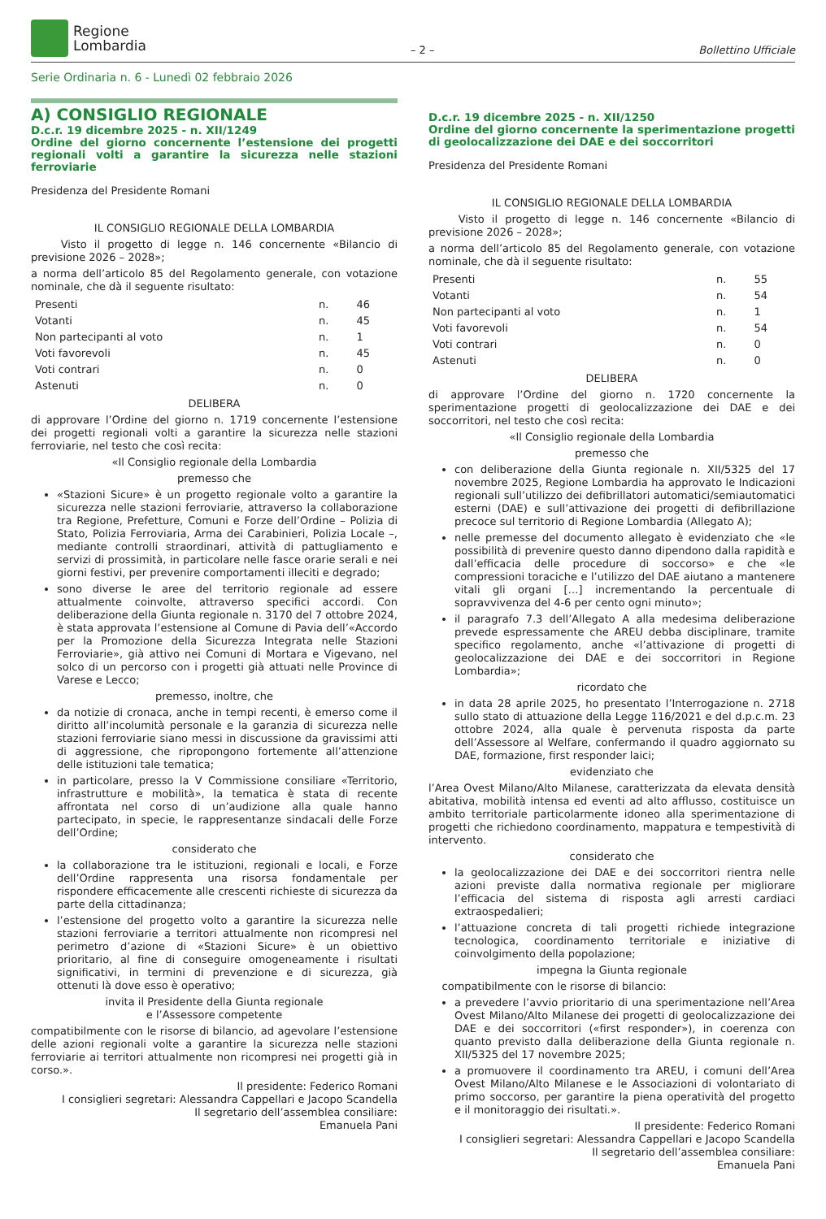Regione
Lombardia
– 2 –
Bollettino Ufficiale
Serie Ordinaria n. 6 - Lunedì 02 febbraio 2026
A) CONSIGLIO REGIONALE
D.c.r. 19 dicembre 2025 - n. XII/1249
Ordine del giorno concernente l’estensione dei progetti regionali volti a garantire la sicurezza nelle stazioni ferroviarie
Presidenza del Presidente Romani
IL CONSIGLIO REGIONALE DELLA LOMBARDIA
Visto il progetto di legge n. 146 concernente «Bilancio di previsione 2026 – 2028»;
a norma dell’articolo 85 del Regolamento generale, con votazione nominale, che dà il seguente risultato:
| Presenti | n. | 46 |
| Votanti | n. | 45 |
| Non partecipanti al voto | n. | 1 |
| Voti favorevoli | n. | 45 |
| Voti contrari | n. | 0 |
| Astenuti | n. | 0 |
DELIBERA
di approvare l’Ordine del giorno n. 1719 concernente l’estensione dei progetti regionali volti a garantire la sicurezza nelle stazioni ferroviarie, nel testo che così recita:
«Il Consiglio regionale della Lombardia
premesso che
«Stazioni Sicure» è un progetto regionale volto a garantire la sicurezza nelle stazioni ferroviarie, attraverso la collaborazione tra Regione, Prefetture, Comuni e Forze dell’Ordine – Polizia di Stato, Polizia Ferroviaria, Arma dei Carabinieri, Polizia Locale –, mediante controlli straordinari, attività di pattugliamento e servizi di prossimità, in particolare nelle fasce orarie serali e nei giorni festivi, per prevenire comportamenti illeciti e degrado;
sono diverse le aree del territorio regionale ad essere attualmente coinvolte, attraverso specifici accordi. Con deliberazione della Giunta regionale n. 3170 del 7 ottobre 2024, è stata approvata l’estensione al Comune di Pavia dell’«Accordo per la Promozione della Sicurezza Integrata nelle Stazioni Ferroviarie», già attivo nei Comuni di Mortara e Vigevano, nel solco di un percorso con i progetti già attuati nelle Province di Varese e Lecco;
premesso, inoltre, che
da notizie di cronaca, anche in tempi recenti, è emerso come il diritto all’incolumità personale e la garanzia di sicurezza nelle stazioni ferroviarie siano messi in discussione da gravissimi atti di aggressione, che ripropongono fortemente all’attenzione delle istituzioni tale tematica;
in particolare, presso la V Commissione consiliare «Territorio, infrastrutture e mobilità», la tematica è stata di recente affrontata nel corso di un’audizione alla quale hanno partecipato, in specie, le rappresentanze sindacali delle Forze dell’Ordine;
considerato che
la collaborazione tra le istituzioni, regionali e locali, e Forze dell’Ordine rappresenta una risorsa fondamentale per rispondere efficacemente alle crescenti richieste di sicurezza da parte della cittadinanza;
l’estensione del progetto volto a garantire la sicurezza nelle stazioni ferroviarie a territori attualmente non ricompresi nel perimetro d’azione di «Stazioni Sicure» è un obiettivo prioritario, al fine di conseguire omogeneamente i risultati significativi, in termini di prevenzione e di sicurezza, già ottenuti là dove esso è operativo;
invita il Presidente della Giunta regionale
e l’Assessore competente
compatibilmente con le risorse di bilancio, ad agevolare l’estensione delle azioni regionali volte a garantire la sicurezza nelle stazioni ferroviarie ai territori attualmente non ricompresi nei progetti già in corso.».
Il presidente: Federico Romani
I consiglieri segretari: Alessandra Cappellari e Jacopo Scandella
Il segretario dell’assemblea consiliare:
Emanuela Pani
D.c.r. 19 dicembre 2025 - n. XII/1250
Ordine del giorno concernente la sperimentazione progetti di geolocalizzazione dei DAE e dei soccorritori
Presidenza del Presidente Romani
IL CONSIGLIO REGIONALE DELLA LOMBARDIA
Visto il progetto di legge n. 146 concernente «Bilancio di previsione 2026 – 2028»;
a norma dell’articolo 85 del Regolamento generale, con votazione nominale, che dà il seguente risultato:
| Presenti | n. | 55 |
| Votanti | n. | 54 |
| Non partecipanti al voto | n. | 1 |
| Voti favorevoli | n. | 54 |
| Voti contrari | n. | 0 |
| Astenuti | n. | 0 |
DELIBERA
di approvare l’Ordine del giorno n. 1720 concernente la sperimentazione progetti di geolocalizzazione dei DAE e dei soccorritori, nel testo che così recita:
«Il Consiglio regionale della Lombardia
premesso che
con deliberazione della Giunta regionale n. XII/5325 del 17 novembre 2025, Regione Lombardia ha approvato le Indicazioni regionali sull’utilizzo dei defibrillatori automatici/semiautomatici esterni (DAE) e sull’attivazione dei progetti di defibrillazione precoce sul territorio di Regione Lombardia (Allegato A);
nelle premesse del documento allegato è evidenziato che «le possibilità di prevenire questo danno dipendono dalla rapidità e dall’efficacia delle procedure di soccorso» e che «le compressioni toraciche e l’utilizzo del DAE aiutano a mantenere vitali gli organi […] incrementando la percentuale di sopravvivenza del 4-6 per cento ogni minuto»;
il paragrafo 7.3 dell’Allegato A alla medesima deliberazione prevede espressamente che AREU debba disciplinare, tramite specifico regolamento, anche «l’attivazione di progetti di geolocalizzazione dei DAE e dei soccorritori in Regione Lombardia»;
ricordato che
in data 28 aprile 2025, ho presentato l’Interrogazione n. 2718 sullo stato di attuazione della Legge 116/2021 e del d.p.c.m. 23 ottobre 2024, alla quale è pervenuta risposta da parte dell’Assessore al Welfare, confermando il quadro aggiornato su DAE, formazione, first responder laici;
evidenziato che
l’Area Ovest Milano/Alto Milanese, caratterizzata da elevata densità abitativa, mobilità intensa ed eventi ad alto afflusso, costituisce un ambito territoriale particolarmente idoneo alla sperimentazione di progetti che richiedono coordinamento, mappatura e tempestività di intervento.
considerato che
la geolocalizzazione dei DAE e dei soccorritori rientra nelle azioni previste dalla normativa regionale per migliorare l’efficacia del sistema di risposta agli arresti cardiaci extraospedalieri;
l’attuazione concreta di tali progetti richiede integrazione tecnologica, coordinamento territoriale e iniziative di coinvolgimento della popolazione;
impegna la Giunta regionale
compatibilmente con le risorse di bilancio:
a prevedere l’avvio prioritario di una sperimentazione nell’Area Ovest Milano/Alto Milanese dei progetti di geolocalizzazione dei DAE e dei soccorritori («first responder»), in coerenza con quanto previsto dalla deliberazione della Giunta regionale n. XII/5325 del 17 novembre 2025;
a promuovere il coordinamento tra AREU, i comuni dell’Area Ovest Milano/Alto Milanese e le Associazioni di volontariato di primo soccorso, per garantire la piena operatività del progetto e il monitoraggio dei risultati.».
Il presidente: Federico Romani
I consiglieri segretari: Alessandra Cappellari e Jacopo Scandella
Il segretario dell’assemblea consiliare:
Emanuela Pani